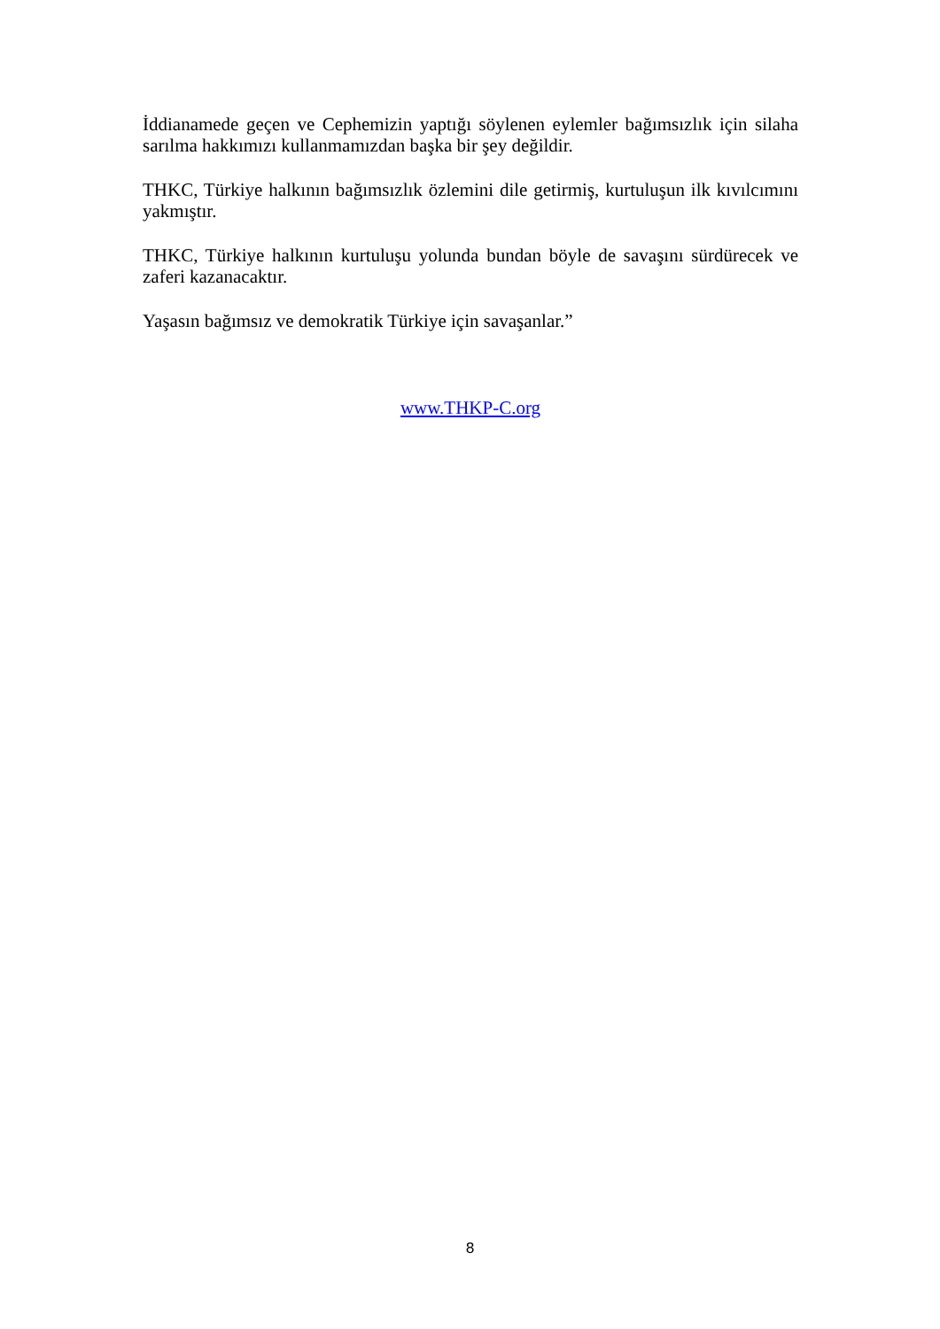İddianamede geçen ve Cephemizin yaptığı söylenen eylemler bağımsızlık için silaha sarılma hakkımızı kullanmamızdan başka bir şey değildir.
THKC, Türkiye halkının bağımsızlık özlemini dile getirmiş, kurtuluşun ilk kıvılcımını yakmıştır.
THKC, Türkiye halkının kurtuluşu yolunda bundan böyle de savaşını sürdürecek ve zaferi kazanacaktır.
Yaşasın bağımsız ve demokratik Türkiye için savaşanlar.”
www.THKP-C.org
8